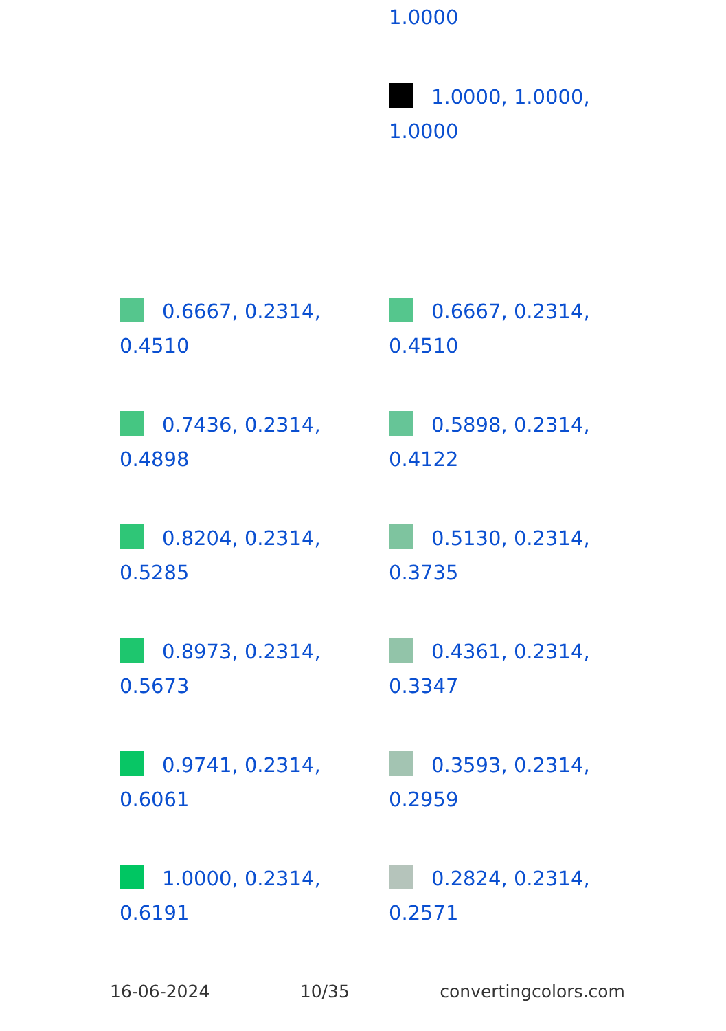1.0000
1.0000, 1.0000, 1.0000
0.6667, 0.2314, 0.4510 0.6667, 0.2314, 0.4510
0.7436, 0.2314, 0.4898 0.5898, 0.2314, 0.4122
0.8204, 0.2314, 0.5285 0.5130, 0.2314, 0.3735
0.8973, 0.2314, 0.5673 0.4361, 0.2314, 0.3347
0.9741, 0.2314, 0.6061 0.3593, 0.2314, 0.2959
1.0000, 0.2314, 0.6191 0.2824, 0.2314, 0.2571
16-06-2024 10/35 convertingcolors.com